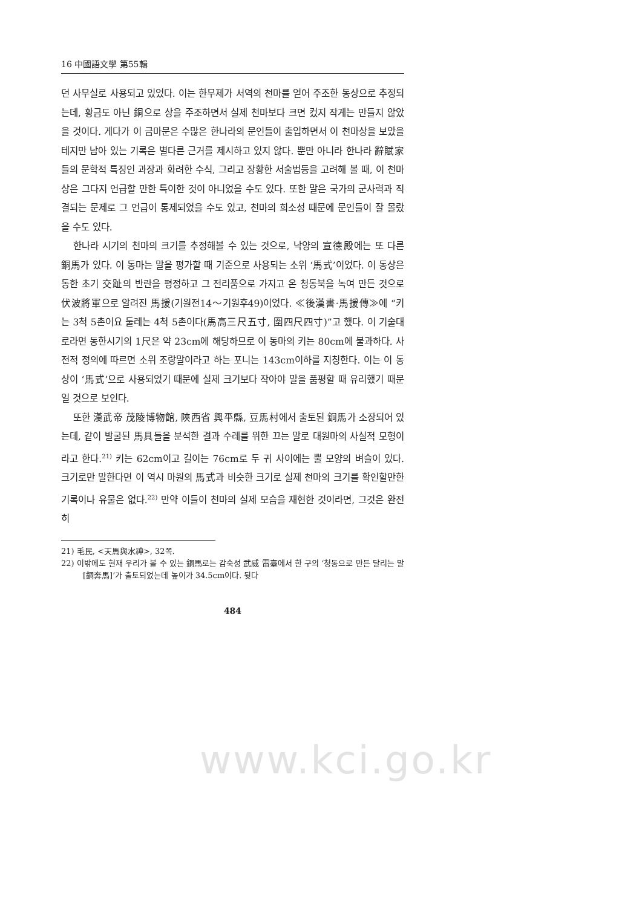16 中國語文學 第55輯
던 사무실로 사용되고 있었다. 이는 한무제가 서역의 천마를 얻어 주조한 동상으로 추정되는데, 황금도 아닌 銅으로 상을 주조하면서 실제 천마보다 크면 컸지 작게는 만들지 않았을 것이다. 게다가 이 금마문은 수많은 한나라의 문인들이 출입하면서 이 천마상을 보았을 테지만 남아 있는 기록은 별다른 근거를 제시하고 있지 않다. 뿐만 아니라 한나라 辭賦家들의 문학적 특징인 과장과 화려한 수식, 그리고 장황한 서술법등을 고려해 볼 때, 이 천마상은 그다지 언급할 만한 특이한 것이 아니었을 수도 있다. 또한 말은 국가의 군사력과 직결되는 문제로 그 언급이 통제되었을 수도 있고, 천마의 희소성 때문에 문인들이 잘 몰랐을 수도 있다.
한나라 시기의 천마의 크기를 추정해볼 수 있는 것으로, 낙양의 宣德殿에는 또 다른 銅馬가 있다. 이 동마는 말을 평가할 때 기준으로 사용되는 소위 ‘馬式’이었다. 이 동상은 동한 초기 交趾의 반란을 평정하고 그 전리품으로 가지고 온 청동북을 녹여 만든 것으로 伏波將軍으로 알려진 馬援(기원전14～기원후49)이었다. ≪後漢書·馬援傳≫에 “키는 3척 5촌이요 둘레는 4척 5촌이다(馬高三尺五寸, 圍四尺四寸)”고 했다. 이 기술대로라면 동한시기의 1尺은 약 23cm에 해당하므로 이 동마의 키는 80cm에 불과하다. 사전적 정의에 따르면 소위 조랑말이라고 하는 포니는 143cm이하를 지칭한다. 이는 이 동상이 ‘馬式’으로 사용되었기 때문에 실제 크기보다 작아야 말을 품평할 때 유리했기 때문일 것으로 보인다.
또한 漢武帝 茂陵博物館, 陝西省 興平縣, 豆馬村에서 출토된 銅馬가 소장되어 있는데, 같이 발굴된 馬具들을 분석한 결과 수레를 위한 끄는 말로 대원마의 사실적 모형이라고 한다.<sup>21)</sup> 키는 62cm이고 길이는 76cm로 두 귀 사이에는 뿔 모양의 벼슬이 있다. 크기로만 말한다면 이 역시 마원의 馬式과 비슷한 크기로 실제 천마의 크기를 확인할만한 기록이나 유물은 없다.<sup>22)</sup> 만약 이들이 천마의 실제 모습을 재현한 것이라면, 그것은 완전히
21) 毛民, <天馬與水神>, 32쪽.
22) 이밖에도 현재 우리가 볼 수 있는 銅馬로는 감숙성 武威 雷臺에서 한 구의 ‘청동으로 만든 달리는 말[銅奔馬]’가 출토되었는데 높이가 34.5cm이다. 뒷다
484
www.kci.go.kr